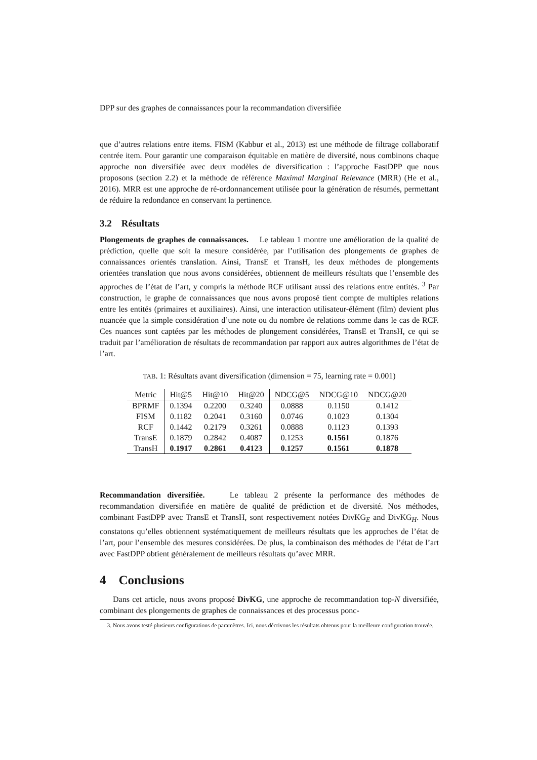DPP sur des graphes de connaissances pour la recommandation diversifiée
que d’autres relations entre items. FISM (Kabbur et al., 2013) est une méthode de filtrage collaboratif centrée item. Pour garantir une comparaison équitable en matière de diversité, nous combinons chaque approche non diversifiée avec deux modèles de diversification : l’approche FastDPP que nous proposons (section 2.2) et la méthode de référence Maximal Marginal Relevance (MRR) (He et al., 2016). MRR est une approche de ré-ordonnancement utilisée pour la génération de résumés, permettant de réduire la redondance en conservant la pertinence.
3.2 Résultats
Plongements de graphes de connaissances. Le tableau 1 montre une amélioration de la qualité de prédiction, quelle que soit la mesure considérée, par l’utilisation des plongements de graphes de connaissances orientés translation. Ainsi, TransE et TransH, les deux méthodes de plongements orientées translation que nous avons considérées, obtiennent de meilleurs résultats que l’ensemble des approches de l’état de l’art, y compris la méthode RCF utilisant aussi des relations entre entités. <sup>3</sup> Par construction, le graphe de connaissances que nous avons proposé tient compte de multiples relations entre les entités (primaires et auxiliaires). Ainsi, une interaction utilisateur-élément (film) devient plus nuancée que la simple considération d’une note ou du nombre de relations comme dans le cas de RCF. Ces nuances sont captées par les méthodes de plongement considérées, TransE et TransH, ce qui se traduit par l’amélioration de résultats de recommandation par rapport aux autres algorithmes de l’état de l’art.
TAB. 1: Résultats avant diversification (dimension = 75, learning rate = 0.001)
| Metric | Hit@5 | Hit@10 | Hit@20 | NDCG@5 | NDCG@10 | NDCG@20 |
| --- | --- | --- | --- | --- | --- | --- |
| BPRMF | 0.1394 | 0.2200 | 0.3240 | 0.0888 | 0.1150 | 0.1412 |
| FISM | 0.1182 | 0.2041 | 0.3160 | 0.0746 | 0.1023 | 0.1304 |
| RCF | 0.1442 | 0.2179 | 0.3261 | 0.0888 | 0.1123 | 0.1393 |
| TransE | 0.1879 | 0.2842 | 0.4087 | 0.1253 | 0.1561 | 0.1876 |
| TransH | 0.1917 | 0.2861 | 0.4123 | 0.1257 | 0.1561 | 0.1878 |
Recommandation diversifiée. Le tableau 2 présente la performance des méthodes de recommandation diversifiée en matière de qualité de prédiction et de diversité. Nos méthodes, combinant FastDPP avec TransE et TransH, sont respectivement notées DivKG<sub>E</sub> and DivKG<sub>H</sub>. Nous constatons qu’elles obtiennent systématiquement de meilleurs résultats que les approches de l’état de l’art, pour l’ensemble des mesures considérées. De plus, la combinaison des méthodes de l’état de l’art avec FastDPP obtient généralement de meilleurs résultats qu’avec MRR.
4 Conclusions
Dans cet article, nous avons proposé DivKG, une approche de recommandation top-N diversifiée, combinant des plongements de graphes de connaissances et des processus ponc-
3. Nous avons testé plusieurs configurations de paramètres. Ici, nous décrivons les résultats obtenus pour la meilleure configuration trouvée.